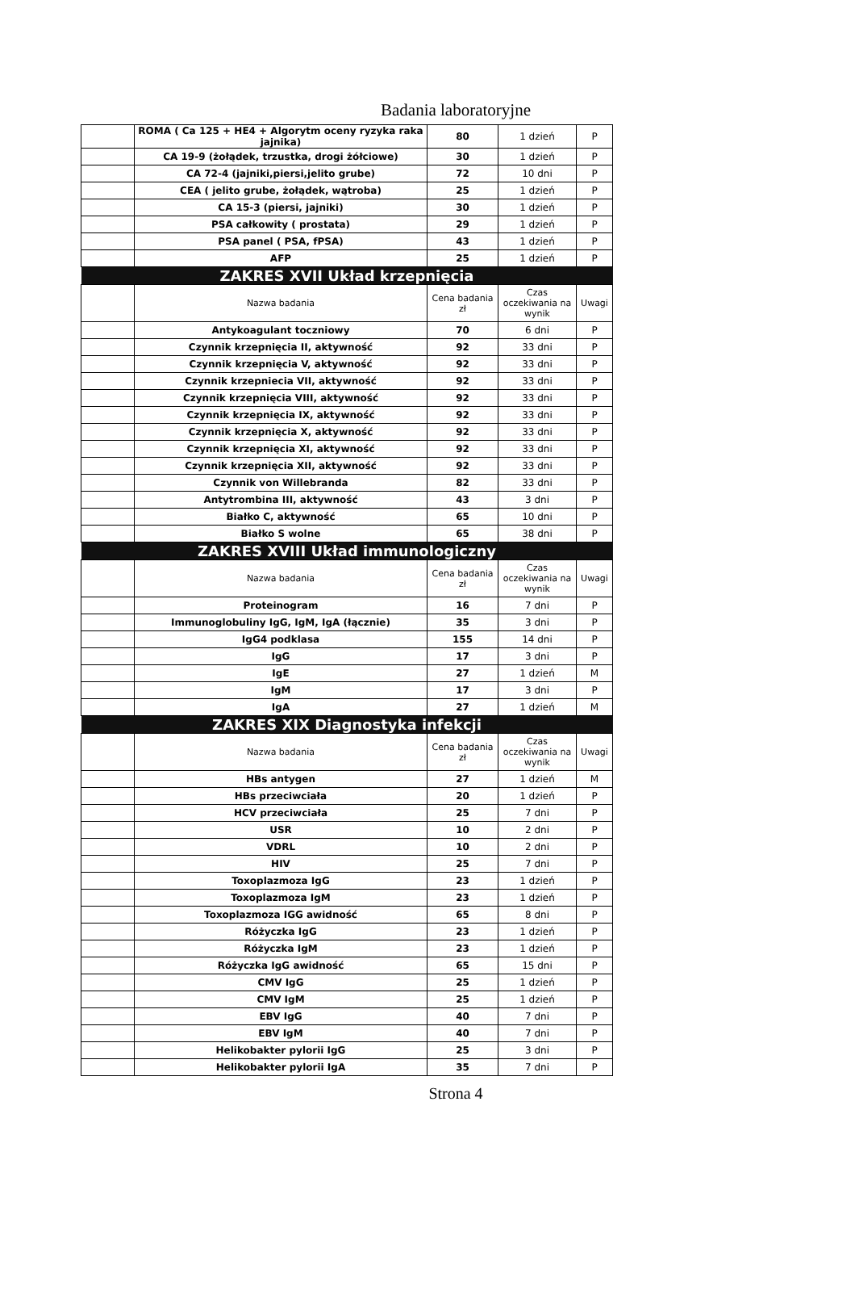Badania laboratoryjne
| | ROMA ( Ca 125 + HE4 + Algorytm oceny ryzyka raka jajnika) | 80 | 1 dzień | P |
| | CA 19-9 (żołądek, trzustka, drogi żółciowe) | 30 | 1 dzień | P |
| | CA 72-4 (jajniki,piersi,jelito grube) | 72 | 10 dni | P |
| | CEA ( jelito grube, żołądek, wątroba) | 25 | 1 dzień | P |
| | CA 15-3 (piersi, jajniki) | 30 | 1 dzień | P |
| | PSA całkowity ( prostata) | 29 | 1 dzień | P |
| | PSA panel ( PSA, fPSA) | 43 | 1 dzień | P |
| | AFP | 25 | 1 dzień | P |
| ZAKRES XVII Układ krzepnięcia | | | | |
| | Nazwa badania | Cena badania zł | Czas oczekiwania na wynik | Uwagi |
| | Antykoagulant toczniowy | 70 | 6 dni | P |
| | Czynnik krzepnięcia II, aktywność | 92 | 33 dni | P |
| | Czynnik krzepnięcia V, aktywność | 92 | 33 dni | P |
| | Czynnik krzepniecia VII, aktywność | 92 | 33 dni | P |
| | Czynnik krzepnięcia VIII, aktywność | 92 | 33 dni | P |
| | Czynnik krzepnięcia IX, aktywność | 92 | 33 dni | P |
| | Czynnik krzepnięcia X, aktywność | 92 | 33 dni | P |
| | Czynnik krzepnięcia XI, aktywność | 92 | 33 dni | P |
| | Czynnik krzepnięcia XII, aktywność | 92 | 33 dni | P |
| | Czynnik von Willebranda | 82 | 33 dni | P |
| | Antytrombina III, aktywność | 43 | 3 dni | P |
| | Białko C, aktywność | 65 | 10 dni | P |
| | Białko S wolne | 65 | 38 dni | P |
| ZAKRES XVIII Układ immunologiczny | | | | |
| | Nazwa badania | Cena badania zł | Czas oczekiwania na wynik | Uwagi |
| | Proteinogram | 16 | 7 dni | P |
| | Immunoglobuliny IgG, IgM, IgA (łącznie) | 35 | 3 dni | P |
| | IgG4 podklasa | 155 | 14 dni | P |
| | IgG | 17 | 3 dni | P |
| | IgE | 27 | 1 dzień | M |
| | IgM | 17 | 3 dni | P |
| | IgA | 27 | 1 dzień | M |
| ZAKRES XIX Diagnostyka infekcji | | | | |
| | Nazwa badania | Cena badania zł | Czas oczekiwania na wynik | Uwagi |
| | HBs antygen | 27 | 1 dzień | M |
| | HBs przeciwciała | 20 | 1 dzień | P |
| | HCV przeciwciała | 25 | 7 dni | P |
| | USR | 10 | 2 dni | P |
| | VDRL | 10 | 2 dni | P |
| | HIV | 25 | 7 dni | P |
| | Toxoplazmoza IgG | 23 | 1 dzień | P |
| | Toxoplazmoza IgM | 23 | 1 dzień | P |
| | Toxoplazmoza IGG awidność | 65 | 8 dni | P |
| | Różyczka IgG | 23 | 1 dzień | P |
| | Różyczka IgM | 23 | 1 dzień | P |
| | Różyczka IgG awidność | 65 | 15 dni | P |
| | CMV IgG | 25 | 1 dzień | P |
| | CMV IgM | 25 | 1 dzień | P |
| | EBV IgG | 40 | 7 dni | P |
| | EBV IgM | 40 | 7 dni | P |
| | Helikobakter pylorii IgG | 25 | 3 dni | P |
| | Helikobakter pylorii IgA | 35 | 7 dni | P |
Strona 4